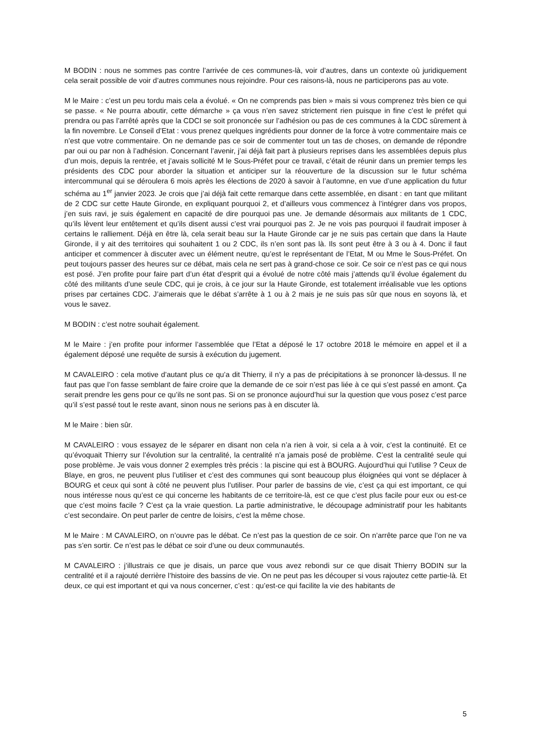M BODIN : nous ne sommes pas contre l’arrivée de ces communes-là, voir d’autres, dans un contexte où juridiquement cela serait possible de voir d’autres communes nous rejoindre. Pour ces raisons-là, nous ne participerons pas au vote.
M le Maire : c’est un peu tordu mais cela a évolué. « On ne comprends pas bien » mais si vous comprenez très bien ce qui se passe. « Ne pourra aboutir, cette démarche » ça vous n’en savez strictement rien puisque in fine c’est le préfet qui prendra ou pas l’arrêté après que la CDCI se soit prononcée sur l’adhésion ou pas de ces communes à la CDC sûrement à la fin novembre. Le Conseil d’Etat : vous prenez quelques ingrédients pour donner de la force à votre commentaire mais ce n’est que votre commentaire. On ne demande pas ce soir de commenter tout un tas de choses, on demande de répondre par oui ou par non à l’adhésion. Concernant l’avenir, j’ai déjà fait part à plusieurs reprises dans les assemblées depuis plus d’un mois, depuis la rentrée, et j’avais sollicité M le Sous-Préfet pour ce travail, c’était de réunir dans un premier temps les présidents des CDC pour aborder la situation et anticiper sur la réouverture de la discussion sur le futur schéma intercommunal qui se déroulera 6 mois après les élections de 2020 à savoir à l’automne, en vue d’une application du futur schéma au 1<sup>er</sup> janvier 2023. Je crois que j’ai déjà fait cette remarque dans cette assemblée, en disant : en tant que militant de 2 CDC sur cette Haute Gironde, en expliquant pourquoi 2, et d’ailleurs vous commencez à l’intégrer dans vos propos, j’en suis ravi, je suis également en capacité de dire pourquoi pas une. Je demande désormais aux militants de 1 CDC, qu’ils lèvent leur entêtement et qu’ils disent aussi c’est vrai pourquoi pas 2. Je ne vois pas pourquoi il faudrait imposer à certains le ralliement. Déjà en être là, cela serait beau sur la Haute Gironde car je ne suis pas certain que dans la Haute Gironde, il y ait des territoires qui souhaitent 1 ou 2 CDC, ils n’en sont pas là. Ils sont peut être à 3 ou à 4. Donc il faut anticiper et commencer à discuter avec un élément neutre, qu’est le représentant de l’Etat, M ou Mme le Sous-Préfet. On peut toujours passer des heures sur ce débat, mais cela ne sert pas à grand-chose ce soir. Ce soir ce n’est pas ce qui nous est posé. J’en profite pour faire part d’un état d’esprit qui a évolué de notre côté mais j’attends qu’il évolue également du côté des militants d’une seule CDC, qui je crois, à ce jour sur la Haute Gironde, est totalement irréalisable vue les options prises par certaines CDC. J’aimerais que le débat s’arrête à 1 ou à 2 mais je ne suis pas sûr que nous en soyons là, et vous le savez.
M BODIN : c’est notre souhait également.
M le Maire : j’en profite pour informer l’assemblée que l’Etat a déposé le 17 octobre 2018 le mémoire en appel et il a également déposé une requête de sursis à exécution du jugement.
M CAVALEIRO : cela motive d’autant plus ce qu’a dit Thierry, il n’y a pas de précipitations à se prononcer là-dessus. Il ne faut pas que l’on fasse semblant de faire croire que la demande de ce soir n’est pas liée à ce qui s’est passé en amont. Ça serait prendre les gens pour ce qu’ils ne sont pas. Si on se prononce aujourd’hui sur la question que vous posez c’est parce qu’il s’est passé tout le reste avant, sinon nous ne serions pas à en discuter là.
M le Maire : bien sûr.
M CAVALEIRO : vous essayez de le séparer en disant non cela n’a rien à voir, si cela a à voir, c’est la continuité. Et ce qu’évoquait Thierry sur l’évolution sur la centralité, la centralité n’a jamais posé de problème. C’est la centralité seule qui pose problème. Je vais vous donner 2 exemples très précis : la piscine qui est à BOURG. Aujourd’hui qui l’utilise ? Ceux de Blaye, en gros, ne peuvent plus l’utiliser et c’est des communes qui sont beaucoup plus éloignées qui vont se déplacer à BOURG et ceux qui sont à côté ne peuvent plus l’utiliser. Pour parler de bassins de vie, c’est ça qui est important, ce qui nous intéresse nous qu’est ce qui concerne les habitants de ce territoire-là, est ce que c’est plus facile pour eux ou est-ce que c’est moins facile ? C’est ça la vraie question. La partie administrative, le découpage administratif pour les habitants c’est secondaire. On peut parler de centre de loisirs, c’est la même chose.
M le Maire : M CAVALEIRO, on n’ouvre pas le débat. Ce n’est pas la question de ce soir. On n’arrête parce que l’on ne va pas s’en sortir. Ce n’est pas le débat ce soir d’une ou deux communautés.
M CAVALEIRO : j’illustrais ce que je disais, un parce que vous avez rebondi sur ce que disait Thierry BODIN sur la centralité et il a rajouté derrière l’histoire des bassins de vie. On ne peut pas les découper si vous rajoutez cette partie-là. Et deux, ce qui est important et qui va nous concerner, c’est : qu’est-ce qui facilite la vie des habitants de
5